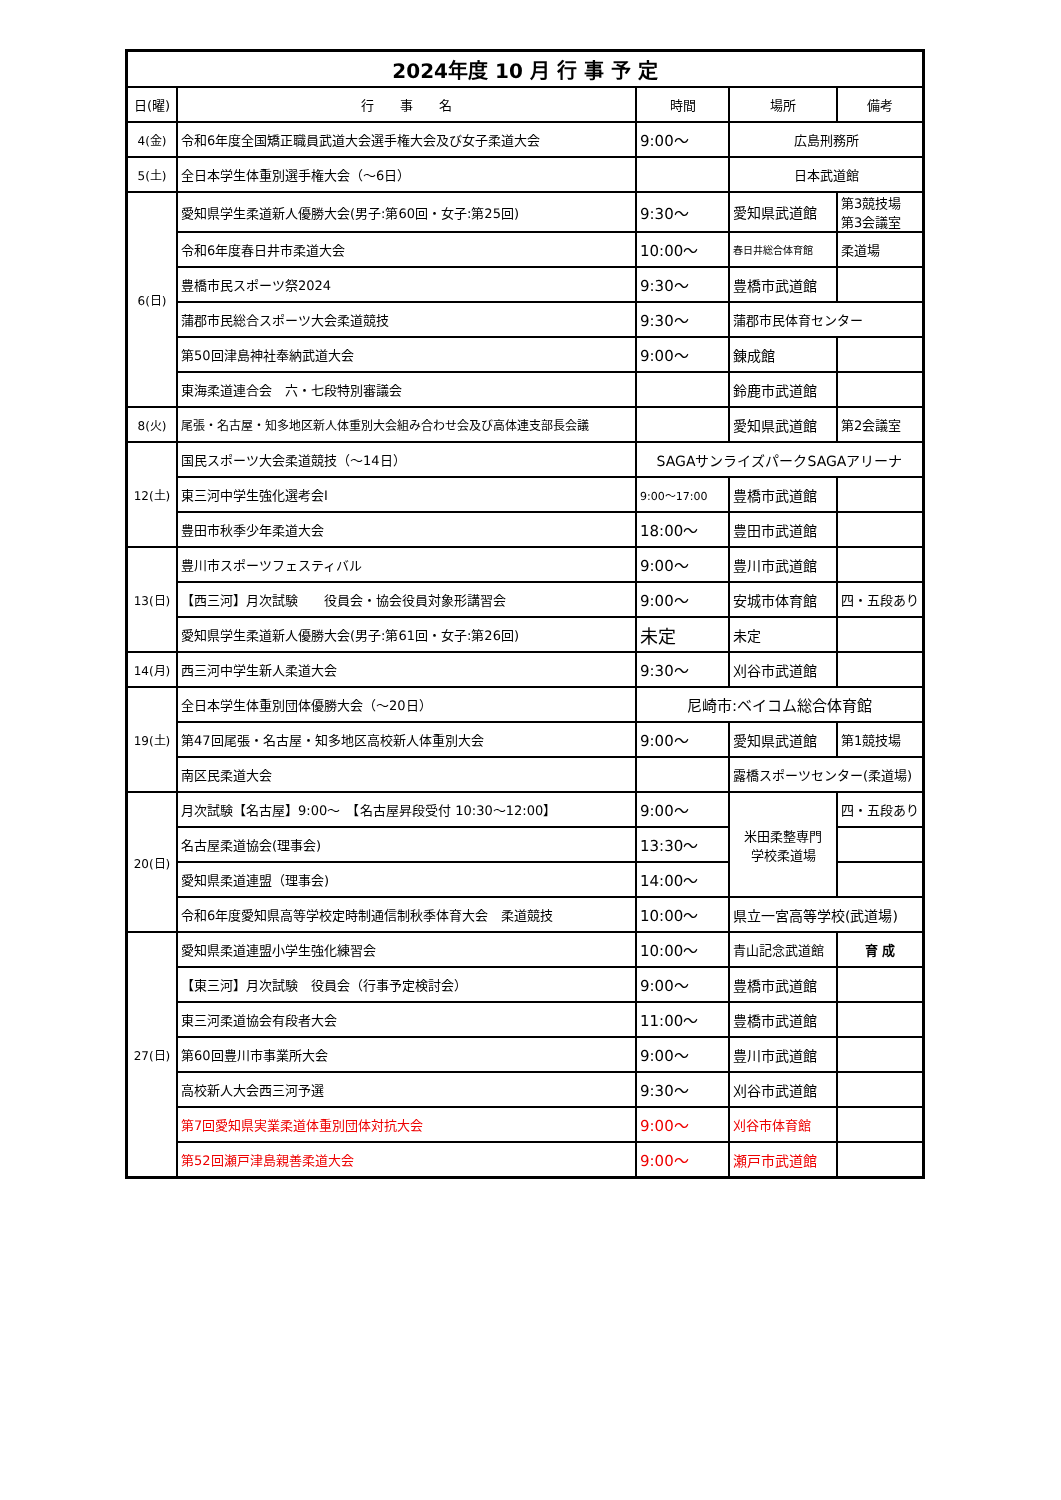| 2024年度 10 月 行 事 予 定 | | | | |
| 日(曜) | 行 事 名 | 時間 | 場所 | 備考 |
| 4(金) | 令和6年度全国矯正職員武道大会選手権大会及び女子柔道大会 | 9:00〜 | 広島刑務所 | |
| 5(土) | 全日本学生体重別選手権大会（〜6日） | | 日本武道館 | |
| 6(日) | 愛知県学生柔道新人優勝大会(男子:第60回・女子:第25回) | 9:30〜 | 愛知県武道館 | 第3競技場 第3会議室 |
| | 令和6年度春日井市柔道大会 | 10:00〜 | 春日井総合体育館 | 柔道場 |
| | 豊橋市民スポーツ祭2024 | 9:30〜 | 豊橋市武道館 | |
| | 蒲郡市民総合スポーツ大会柔道競技 | 9:30〜 | 蒲郡市民体育センター | |
| | 第50回津島神社奉納武道大会 | 9:00〜 | 錬成館 | |
| | 東海柔道連合会 六・七段特別審議会 | | 鈴鹿市武道館 | |
| 8(火) | 尾張・名古屋・知多地区新人体重別大会組み合わせ会及び高体連支部長会議 | | 愛知県武道館 | 第2会議室 |
| 12(土) | 国民スポーツ大会柔道競技（〜14日） | SAGAサンライズパークSAGAアリーナ | | |
| | 東三河中学生強化選考会Ⅰ | 9:00〜17:00 | 豊橋市武道館 | |
| | 豊田市秋季少年柔道大会 | 18:00〜 | 豊田市武道館 | |
| 13(日) | 豊川市スポーツフェスティバル | 9:00〜 | 豊川市武道館 | |
| | 【西三河】月次試験 役員会・協会役員対象形講習会 | 9:00〜 | 安城市体育館 | 四・五段あり |
| | 愛知県学生柔道新人優勝大会(男子:第61回・女子:第26回) | 未定 | 未定 | |
| 14(月) | 西三河中学生新人柔道大会 | 9:30〜 | 刈谷市武道館 | |
| 19(土) | 全日本学生体重別団体優勝大会（〜20日） | 尼崎市:ベイコム総合体育館 | | |
| | 第47回尾張・名古屋・知多地区高校新人体重別大会 | 9:00〜 | 愛知県武道館 | 第1競技場 |
| | 南区民柔道大会 | | 露橋スポーツセンター(柔道場) | |
| 20(日) | 月次試験【名古屋】9:00〜 【名古屋昇段受付 10:30〜12:00】 | 9:00〜 | 米田柔整専門 学校柔道場 | 四・五段あり |
| | 名古屋柔道協会(理事会) | 13:30〜 | | |
| | 愛知県柔道連盟（理事会) | 14:00〜 | | |
| | 令和6年度愛知県高等学校定時制通信制秋季体育大会 柔道競技 | 10:00〜 | 県立一宮高等学校(武道場) | |
| 27(日) | 愛知県柔道連盟小学生強化練習会 | 10:00〜 | 青山記念武道館 | 育 成 |
| | 【東三河】月次試験 役員会（行事予定検討会） | 9:00〜 | 豊橋市武道館 | |
| | 東三河柔道協会有段者大会 | 11:00〜 | 豊橋市武道館 | |
| | 第60回豊川市事業所大会 | 9:00〜 | 豊川市武道館 | |
| | 高校新人大会西三河予選 | 9:30〜 | 刈谷市武道館 | |
| | 第7回愛知県実業柔道体重別団体対抗大会 | 9:00〜 | 刈谷市体育館 | |
| | 第52回瀬戸津島親善柔道大会 | 9:00〜 | 瀬戸市武道館 | |